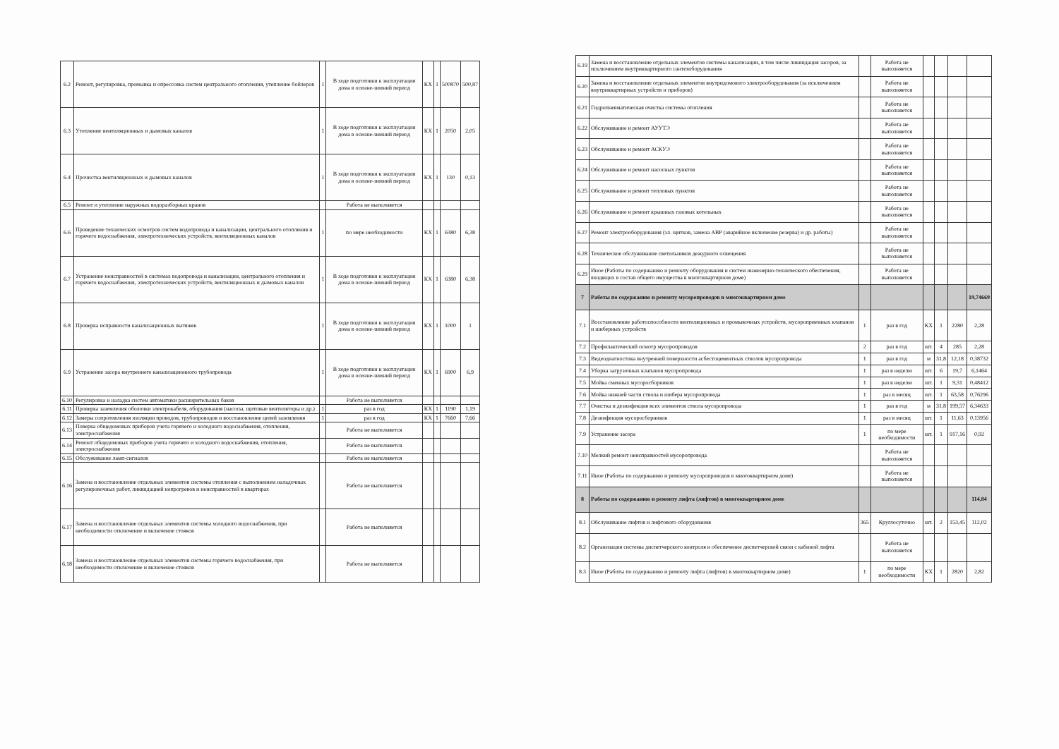| 6.2 | Ремонт, регулировка, промывка и опрессовка систем центрального отопления, утепление бойлеров | 1 | В ходе подготовки к эксплуатации дома в осенне-зимний период | КХ | 1 | 500870 | 500,87 |
| 6.3 | Утепление вентиляционных и дымовых каналов | 1 | В ходе подготовки к эксплуатации дома в осенне-зимний период | КХ | 1 | 2050 | 2,05 |
| 6.4 | Прочистка вентиляционных и дымовых каналов | 1 | В ходе подготовки к эксплуатации дома в осенне-зимний период | КХ | 1 | 130 | 0,13 |
| 6.5 | Ремонт и утепление наружных водоразборных кранов | | Работа не выполняется | | | | |
| 6.6 | Проведение технических осмотров систем водопровода и канализации, центрального отопления и горячего водоснабжения, электротехнических устройств, вентиляционных каналов | 1 | по мере необходимости | КХ | 1 | 6380 | 6,38 |
| 6.7 | Устранение неисправностей в системах водопровода и канализации, центрального отопления и горячего водоснабжения, электротехнических устройств, вентиляционных и дымовых каналов | 1 | В ходе подготовки к эксплуатации дома в осенне-зимний период | КХ | 1 | 6380 | 6,38 |
| 6.8 | Проверка исправности канализационных вытяжек | 1 | В ходе подготовки к эксплуатации дома в осенне-зимний период | КХ | 1 | 1000 | 1 |
| 6.9 | Устранение засора внутреннего канализационного трубопровода | 1 | В ходе подготовки к эксплуатации дома в осенне-зимний период | КХ | 1 | 6900 | 6,9 |
| 6.10 | Регулировка и наладка систем автоматики расширительных баков | | Работа не выполняется | | | | |
| 6.11 | Проверка заземления оболочки электрокабеля, оборудования (насосы, щитовые вентиляторы и др.) | 1 | раз в год | КХ | 1 | 1190 | 1,19 |
| 6.12 | Замеры сопротивления изоляции проводов, трубопроводов и восстановление цепей заземления | 1 | раз в год | КХ | 1 | 7660 | 7,66 |
| 6.13 | Поверка общедомовых приборов учета горячего и холодного водоснабжения, отопления, электроснабжения | | Работа не выполняется | | | | |
| 6.14 | Ремонт общедомовых приборов учета горячего и холодного водоснабжения, отопления, электроснабжения | | Работа не выполняется | | | | |
| 6.15 | Обслуживание ламп-сигналов | | Работа не выполняется | | | | |
| 6.16 | Замена и восстановление отдельных элементов системы отопления с выполнением наладочных регулировочных работ, ликвидацией непрогревов и неисправностей в квартирах | | Работа не выполняется | | | | |
| 6.17 | Замена и восстановление отдельных элементов системы холодного водоснабжения, при необходимости отключение и включение стояков | | Работа не выполняется | | | | |
| 6.18 | Замена и восстановление отдельных элементов системы горячего водоснабжения, при необходимости отключение и включение стояков | | Работа не выполняется | | | | |
| 6.19 | Замена и восстановление отдельных элементов системы канализации, в том числе ликвидация засоров, за исключением внутриквартирного сантехоборудования | | Работа не выполняется | | | | |
| 6.20 | Замена и восстановление отдельных элементов внутридомового электрооборудования (за исключением внутриквартирных устройств и приборов) | | Работа не выполняется | | | | |
| 6.21 | Гидропневматическая очистка системы отопления | | Работа не выполняется | | | | |
| 6.22 | Обслуживание и ремонт АУУТЭ | | Работа не выполняется | | | | |
| 6.23 | Обслуживание и ремонт АСКУЭ | | Работа не выполняется | | | | |
| 6.24 | Обслуживание и ремонт насосных пунктов | | Работа не выполняется | | | | |
| 6.25 | Обслуживание и ремонт тепловых пунктов | | Работа не выполняется | | | | |
| 6.26 | Обслуживание и ремонт крышных газовых котельных | | Работа не выполняется | | | | |
| 6.27 | Ремонт электрооборудования (эл. щитков, замена АВР (аварийное включение резерва) и др. работы) | | Работа не выполняется | | | | |
| 6.28 | Техническое обслуживание светильников дежурного освещения | | Работа не выполняется | | | | |
| 6.29 | Иное (Работы по содержанию и ремонту оборудования и систем инженерно-технического обеспечения, входящих в состав общего имущества в многоквартирном доме) | | Работа не выполняется | | | | |
| 7 | Работы по содержанию и ремонту мусоропроводов в многоквартирном доме | | | | | | 19,74669 |
| 7.1 | Восстановление работоспособности вентиляционных и промывочных устройств, мусороприемных клапанов и шиберных устройств | 1 | раз в год | КХ | 1 | 2280 | 2,28 |
| 7.2 | Профилактический осмотр мусоропроводов | 2 | раз в год | шт. | 4 | 285 | 2,28 |
| 7.3 | Видеодиагностика внутренней поверхности асбестоцементных стволов мусоропровода | 1 | раз в год | м | 31,8 | 12,18 | 0,38732 |
| 7.4 | Уборка загрузочных клапанов мусоропровода | 1 | раз в неделю | шт. | 6 | 19,7 | 6,1464 |
| 7.5 | Мойка сменных мусоросборников | 1 | раз в неделю | шт. | 1 | 9,31 | 0,48412 |
| 7.6 | Мойка нижней части ствола и шибера мусоропровода | 1 | раз в месяц | шт. | 1 | 63,58 | 0,76296 |
| 7.7 | Очистка и дезинфекция всех элементов ствола мусоропровода | 1 | раз в год | м | 31,8 | 199,57 | 6,34633 |
| 7.8 | Дезинфекция мусоросборников | 1 | раз в месяц | шт. | 1 | 11,63 | 0,13956 |
| 7.9 | Устранение засора | 1 | по мере необходимости | шт. | 1 | 917,16 | 0,92 |
| 7.10 | Мелкий ремонт неисправностей мусоропровода | | Работа не выполняется | | | | |
| 7.11 | Иное (Работы по содержанию и ремонту мусоропроводов в многоквартирном доме) | | Работа не выполняется | | | | |
| 8 | Работы по содержанию и ремонту лифта (лифтов) в многоквартирном доме | | | | | | 114,84 |
| 8.1 | Обслуживание лифтов и лифтового оборудования | 365 | Круглосуточно | шт. | 2 | 153,45 | 112,02 |
| 8.2 | Организация системы диспетчерского контроля и обеспечение диспетчерской связи с кабиной лифта | | Работа не выполняется | | | | |
| 8.3 | Иное (Работы по содержанию и ремонту лифта (лифтов) в многоквартирном доме) | 1 | по мере необходимости | КХ | 1 | 2820 | 2,82 |